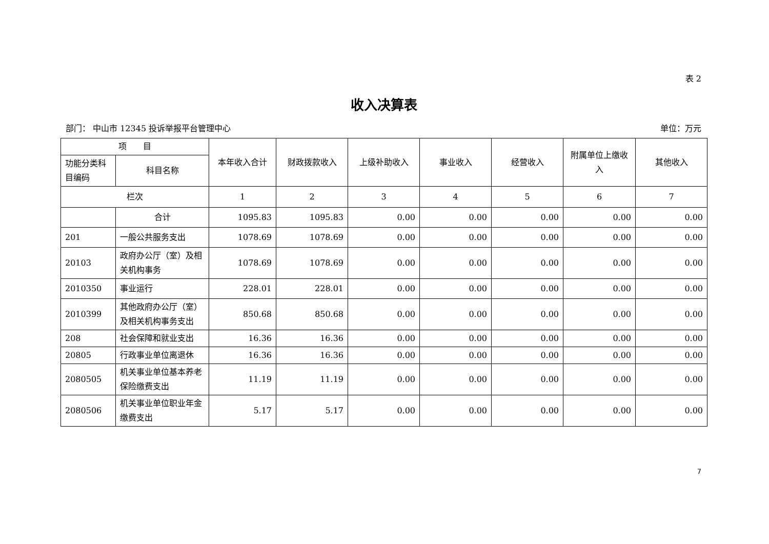表 2
收入决算表
部门： 中山市 12345 投诉举报平台管理中心 单位：万元
| 项 目 | | 本年收入合计 | 财政拨款收入 | 上级补助收入 | 事业收入 | 经营收入 | 附属单位上缴收入 | 其他收入 |
| --- | --- | --- | --- | --- | --- | --- | --- | --- |
| 功能分类科目编码 | 科目名称 | | | | | | | |
| 栏次 | | 1 | 2 | 3 | 4 | 5 | 6 | 7 |
| | 合计 | 1095.83 | 1095.83 | 0.00 | 0.00 | 0.00 | 0.00 | 0.00 |
| 201 | 一般公共服务支出 | 1078.69 | 1078.69 | 0.00 | 0.00 | 0.00 | 0.00 | 0.00 |
| 20103 | 政府办公厅（室）及相关机构事务 | 1078.69 | 1078.69 | 0.00 | 0.00 | 0.00 | 0.00 | 0.00 |
| 2010350 | 事业运行 | 228.01 | 228.01 | 0.00 | 0.00 | 0.00 | 0.00 | 0.00 |
| 2010399 | 其他政府办公厅（室）及相关机构事务支出 | 850.68 | 850.68 | 0.00 | 0.00 | 0.00 | 0.00 | 0.00 |
| 208 | 社会保障和就业支出 | 16.36 | 16.36 | 0.00 | 0.00 | 0.00 | 0.00 | 0.00 |
| 20805 | 行政事业单位离退休 | 16.36 | 16.36 | 0.00 | 0.00 | 0.00 | 0.00 | 0.00 |
| 2080505 | 机关事业单位基本养老保险缴费支出 | 11.19 | 11.19 | 0.00 | 0.00 | 0.00 | 0.00 | 0.00 |
| 2080506 | 机关事业单位职业年金缴费支出 | 5.17 | 5.17 | 0.00 | 0.00 | 0.00 | 0.00 | 0.00 |
7